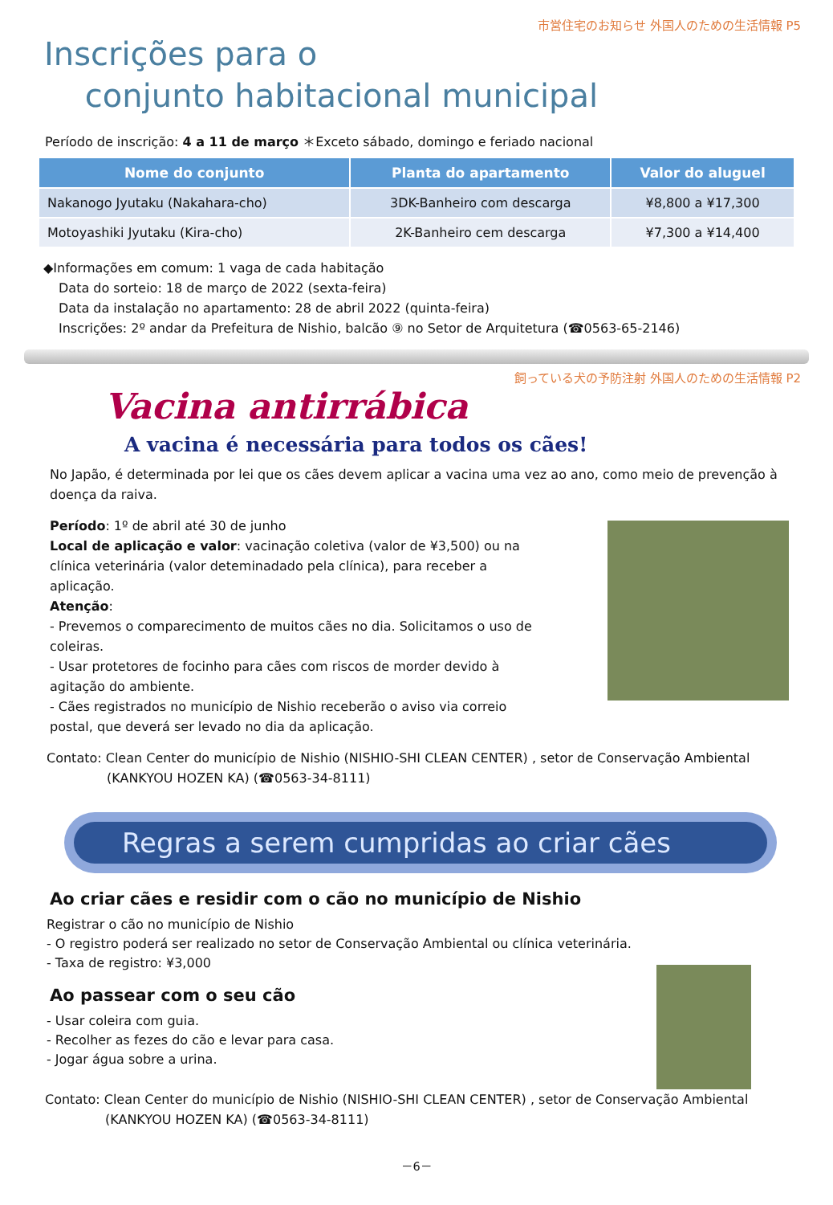市営住宅のお知らせ 外国人のための生活情報 P5
Inscrições para o
conjunto habitacional municipal
Período de inscrição: 4 a 11 de março ＊Exceto sábado, domingo e feriado nacional
| Nome do conjunto | Planta do apartamento | Valor do aluguel |
| --- | --- | --- |
| Nakanogo Jyutaku (Nakahara-cho) | 3DK-Banheiro com descarga | ¥8,800 a ¥17,300 |
| Motoyashiki Jyutaku (Kira-cho) | 2K-Banheiro cem descarga | ¥7,300 a ¥14,400 |
◆Informações em comum: 1 vaga de cada habitação
Data do sorteio: 18 de março de 2022 (sexta-feira)
Data da instalação no apartamento: 28 de abril 2022 (quinta-feira)
Inscrições: 2º andar da Prefeitura de Nishio, balcão ⑨ no Setor de Arquitetura (☎0563-65-2146)
飼っている犬の予防注射 外国人のための生活情報 P2
Vacina antirrábica
A vacina é necessária para todos os cães!
No Japão, é determinada por lei que os cães devem aplicar a vacina uma vez ao ano, como meio de prevenção à doença da raiva.
Período: 1º de abril até 30 de junho
Local de aplicação e valor: vacinação coletiva (valor de ¥3,500) ou na clínica veterinária (valor deteminadado pela clínica), para receber a aplicação.
Atenção:
- Prevemos o comparecimento de muitos cães no dia. Solicitamos o uso de coleiras.
- Usar protetores de focinho para cães com riscos de morder devido à agitação do ambiente.
- Cães registrados no município de Nishio receberão o aviso via correio postal, que deverá ser levado no dia da aplicação.
Contato: Clean Center do município de Nishio (NISHIO-SHI CLEAN CENTER) , setor de Conservação Ambiental
(KANKYOU HOZEN KA) (☎0563-34-8111)
Regras a serem cumpridas ao criar cães
Ao criar cães e residir com o cão no município de Nishio
Registrar o cão no município de Nishio
- O registro poderá ser realizado no setor de Conservação Ambiental ou clínica veterinária.
- Taxa de registro: ¥3,000
Ao passear com o seu cão
- Usar coleira com guia.
- Recolher as fezes do cão e levar para casa.
- Jogar água sobre a urina.
Contato: Clean Center do município de Nishio (NISHIO-SHI CLEAN CENTER) , setor de Conservação Ambiental
(KANKYOU HOZEN KA) (☎0563-34-8111)
－6－